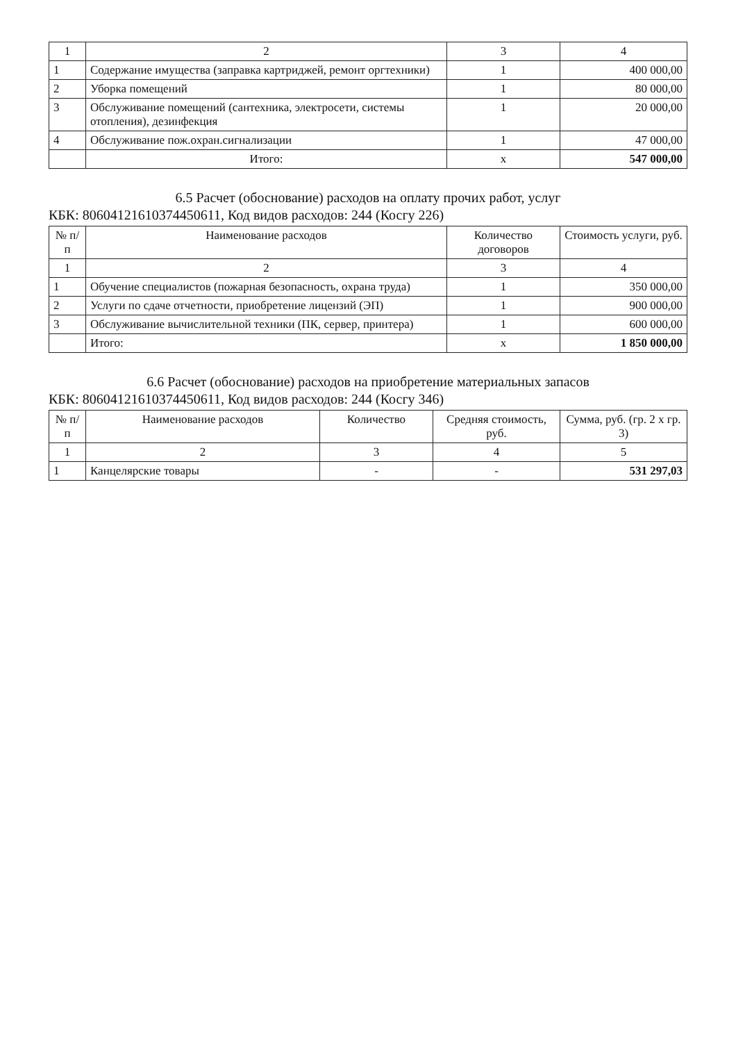| 1 | 2 | 3 | 4 |
| 1 | Содержание имущества (заправка картриджей, ремонт оргтехники) | 1 | 400 000,00 |
| 2 | Уборка помещений | 1 | 80 000,00 |
| 3 | Обслуживание помещений (сантехника, электросети, системы отопления), дезинфекция | 1 | 20 000,00 |
| 4 | Обслуживание пож.охран.сигнализации | 1 | 47 000,00 |
| | Итого: | x | 547 000,00 |
6.5 Расчет (обоснование) расходов на оплату прочих работ, услуг
КБК: 80604121610374450611, Код видов расходов: 244 (Косгу 226)
| № п/п | Наименование расходов | Количество договоров | Стоимость услуги, руб. |
| --- | --- | --- | --- |
| 1 | 2 | 3 | 4 |
| 1 | Обучение специалистов (пожарная безопасность, охрана труда) | 1 | 350 000,00 |
| 2 | Услуги по сдаче отчетности, приобретение лицензий (ЭП) | 1 | 900 000,00 |
| 3 | Обслуживание вычислительной техники (ПК, сервер, принтера) | 1 | 600 000,00 |
| | Итого: | x | 1 850 000,00 |
6.6 Расчет (обоснование) расходов на приобретение материальных запасов
КБК: 80604121610374450611, Код видов расходов: 244 (Косгу 346)
| № п/п | Наименование расходов | Количество | Средняя стоимость, руб. | Сумма, руб. (гр. 2 х гр. 3) |
| --- | --- | --- | --- | --- |
| 1 | 2 | 3 | 4 | 5 |
| 1 | Канцелярские товары | - | - | 531 297,03 |